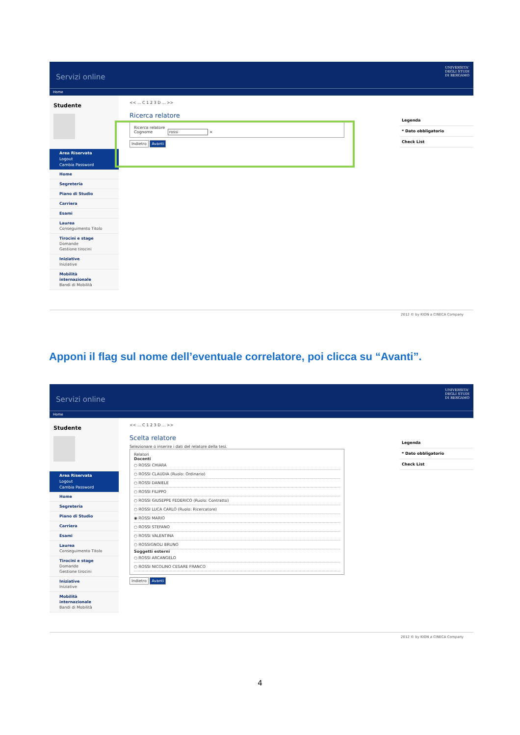Servizi online
UNIVERSITA'
DEGLI STUDI
DI BERGAMO
Home
Studente
Area Riservata
Logout
Cambia Password
Home
Segreteria
Piano di Studio
Carriera
Esami
Laurea
Conseguimento Titolo
Tirocini e stage
Domande
Gestione tirocini
Iniziative
Iniziative
Mobilità internazionale
Bandi di Mobilità
<< ... C 1 2 3 D ... >>
Ricerca relatore
Ricerca relatore
Cognome rossi ×
Indietro Avanti
Legenda
* Dato obbligatorio
Check List
2012 © by KION a CINECA Company
Apponi il flag sul nome dell’eventuale correlatore, poi clicca su “Avanti”.
Servizi online
UNIVERSITA'
DEGLI STUDI
DI BERGAMO
Home
Studente
Area Riservata
Logout
Cambia Password
Home
Segreteria
Piano di Studio
Carriera
Esami
Laurea
Conseguimento Titolo
Tirocini e stage
Domande
Gestione tirocini
Iniziative
Iniziative
Mobilità internazionale
Bandi di Mobilità
<< ... C 1 2 3 D ... >>
Scelta relatore
Selezionare o inserire i dati del relatore della tesi.
Relatori
Docenti
○ ROSSI CHIARA
○ ROSSI CLAUDIA (Ruolo: Ordinario)
○ ROSSI DANIELE
○ ROSSI FILIPPO
○ ROSSI GIUSEPPE FEDERICO (Ruolo: Contratto)
○ ROSSI LUCA CARLO (Ruolo: Ricercatore)
◉ ROSSI MARIO
○ ROSSI STEFANO
○ ROSSI VALENTINA
○ ROSSIGNOLI BRUNO
Soggetti esterni
○ ROSSI ARCANGELO
○ ROSSI NICOLINO CESARE FRANCO
Indietro Avanti
Legenda
* Dato obbligatorio
Check List
2012 © by KION a CINECA Company
4